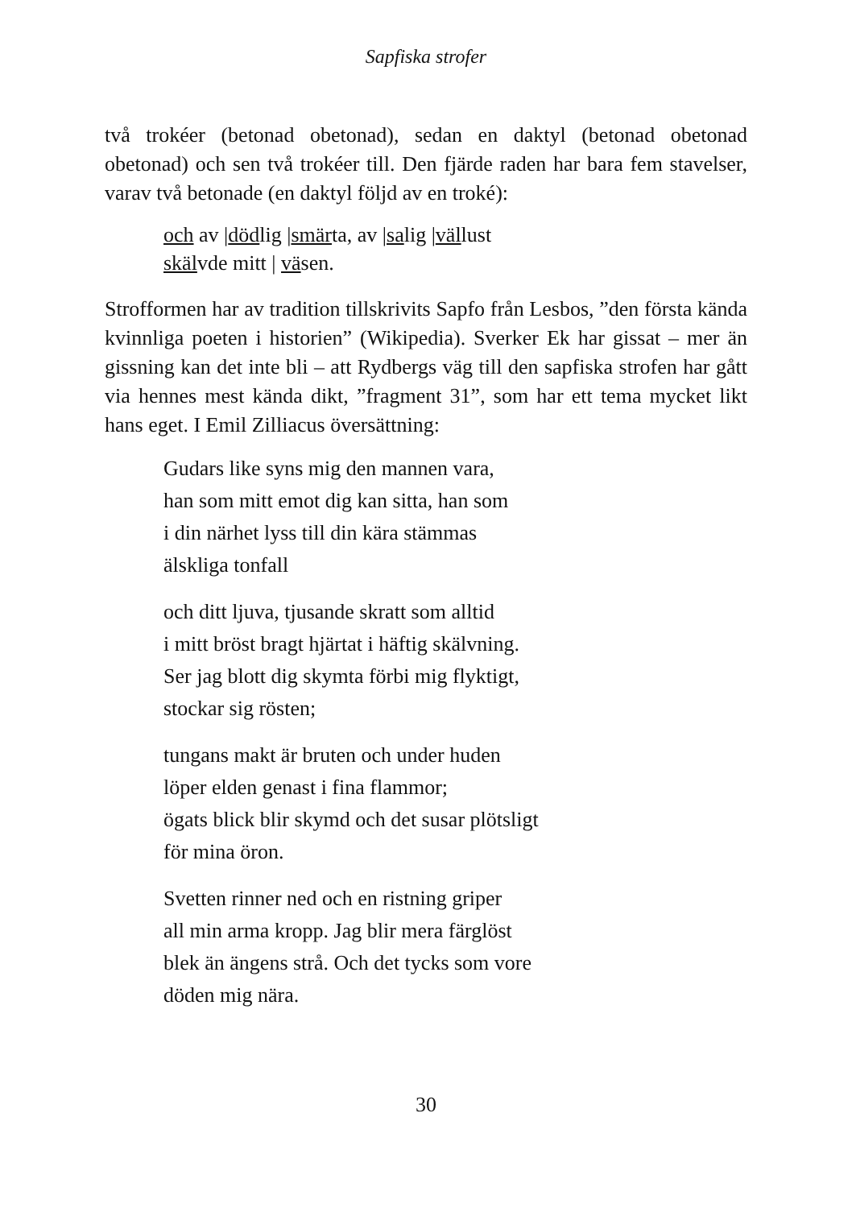Sapfiska strofer
två trokéer (betonad obetonad), sedan en daktyl (betonad obetonad obetonad) och sen två trokéer till. Den fjärde raden har bara fem stavelser, varav två betonade (en daktyl följd av en troké):
och av |dödlig |smärta, av |salig |vällust
skälvde mitt | väsen.
Strofformen har av tradition tillskrivits Sapfo från Lesbos, ”den första kända kvinnliga poeten i historien” (Wikipedia). Sverker Ek har gissat – mer än gissning kan det inte bli – att Rydbergs väg till den sapfiska strofen har gått via hennes mest kända dikt, ”fragment 31”, som har ett tema mycket likt hans eget. I Emil Zilliacus översättning:
Gudars like syns mig den mannen vara,
han som mitt emot dig kan sitta, han som
i din närhet lyss till din kära stämmas
älskliga tonfall
och ditt ljuva, tjusande skratt som alltid
i mitt bröst bragt hjärtat i häftig skälvning.
Ser jag blott dig skymta förbi mig flyktigt,
stockar sig rösten;
tungans makt är bruten och under huden
löper elden genast i fina flammor;
ögats blick blir skymd och det susar plötsligt
för mina öron.
Svetten rinner ned och en ristning griper
all min arma kropp. Jag blir mera färglöst
blek än ängens strå. Och det tycks som vore
döden mig nära.
30